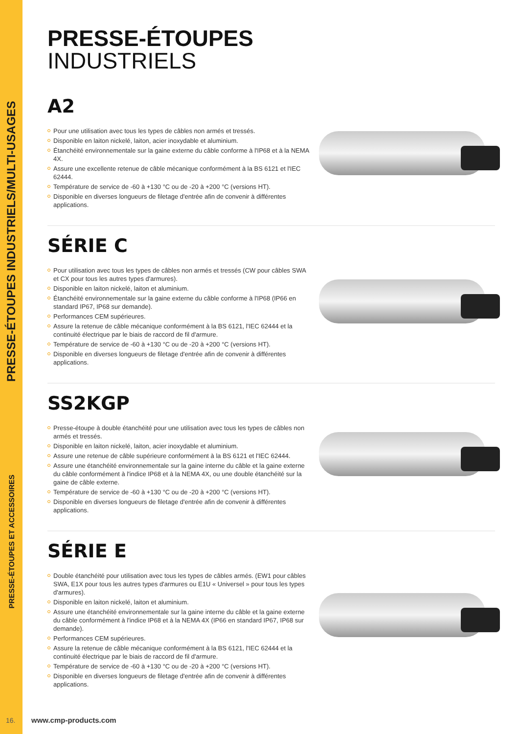PRESSE-ÉTOUPES INDUSTRIELS/MULTI-USAGES
PRESSE-ÉTOUPES ET ACCESSOIRES
PRESSE-ÉTOUPES
INDUSTRIELS
A2
Pour une utilisation avec tous les types de câbles non armés et tressés.
Disponible en laiton nickelé, laiton, acier inoxydable et aluminium.
Étanchéité environnementale sur la gaine externe du câble conforme à l'IP68 et à la NEMA 4X.
Assure une excellente retenue de câble mécanique conformément à la BS 6121 et l'IEC 62444.
Température de service de -60 à +130 °C ou de -20 à +200 °C (versions HT).
Disponible en diverses longueurs de filetage d'entrée afin de convenir à différentes applications.
SÉRIE C
Pour utilisation avec tous les types de câbles non armés et tressés (CW pour câbles SWA et CX pour tous les autres types d'armures).
Disponible en laiton nickelé, laiton et aluminium.
Étanchéité environnementale sur la gaine externe du câble conforme à l'IP68 (IP66 en standard IP67, IP68 sur demande).
Performances CEM supérieures.
Assure la retenue de câble mécanique conformément à la BS 6121, l'IEC 62444 et la continuité électrique par le biais de raccord de fil d'armure.
Température de service de -60 à +130 °C ou de -20 à +200 °C (versions HT).
Disponible en diverses longueurs de filetage d'entrée afin de convenir à différentes applications.
SS2KGP
Presse-étoupe à double étanchéité pour une utilisation avec tous les types de câbles non armés et tressés.
Disponible en laiton nickelé, laiton, acier inoxydable et aluminium.
Assure une retenue de câble supérieure conformément à la BS 6121 et l'IEC 62444.
Assure une étanchéité environnementale sur la gaine interne du câble et la gaine externe du câble conformément à l'indice IP68 et à la NEMA 4X, ou une double étanchéité sur la gaine de câble externe.
Température de service de -60 à +130 °C ou de -20 à +200 °C (versions HT).
Disponible en diverses longueurs de filetage d'entrée afin de convenir à différentes applications.
SÉRIE E
Double étanchéité pour utilisation avec tous les types de câbles armés. (EW1 pour câbles SWA, E1X pour tous les autres types d'armures ou E1U « Universel » pour tous les types d'armures).
Disponible en laiton nickelé, laiton et aluminium.
Assure une étanchéité environnementale sur la gaine interne du câble et la gaine externe du câble conformément à l'indice IP68 et à la NEMA 4X (IP66 en standard IP67, IP68 sur demande).
Performances CEM supérieures.
Assure la retenue de câble mécanique conformément à la BS 6121, l'IEC 62444 et la continuité électrique par le biais de raccord de fil d'armure.
Température de service de -60 à +130 °C ou de -20 à +200 °C (versions HT).
Disponible en diverses longueurs de filetage d'entrée afin de convenir à différentes applications.
16. www.cmp-products.com